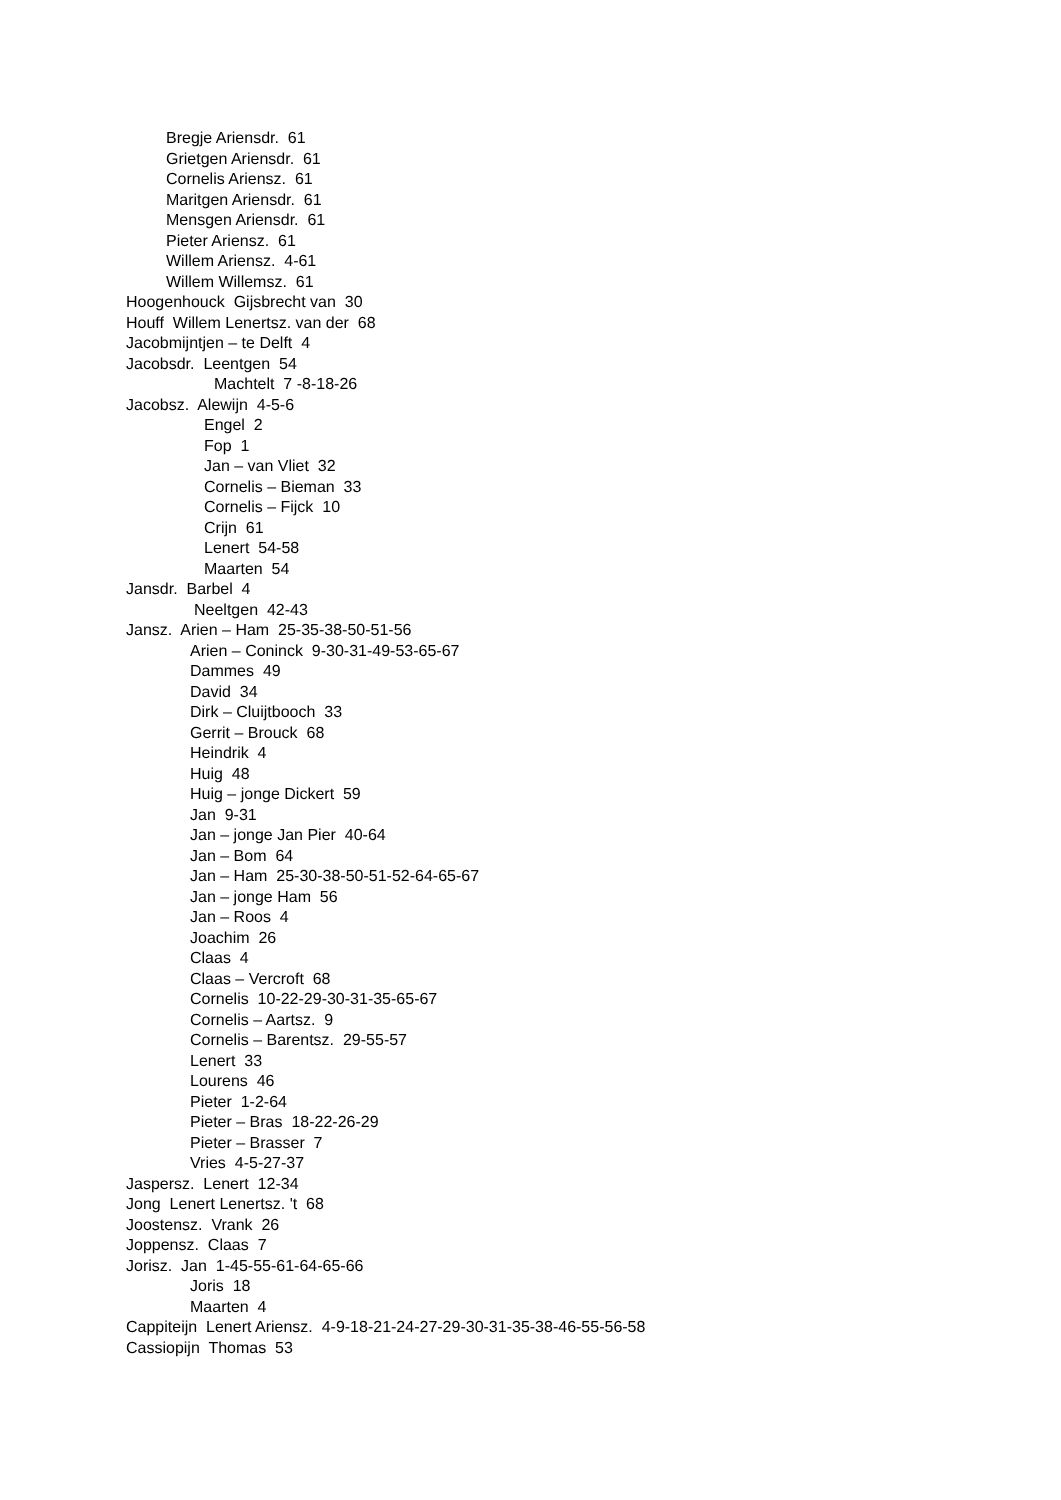Bregje Ariensdr. 61
Grietgen Ariensdr. 61
Cornelis Ariensz. 61
Maritgen Ariensdr. 61
Mensgen Ariensdr. 61
Pieter Ariensz. 61
Willem Ariensz. 4-61
Willem Willemsz. 61
Hoogenhouck Gijsbrecht van 30
Houff Willem Lenertsz. van der 68
Jacobmijntjen – te Delft 4
Jacobsdr. Leentgen 54
Machtelt 7 -8-18-26
Jacobsz. Alewijn 4-5-6
Engel 2
Fop 1
Jan – van Vliet 32
Cornelis – Bieman 33
Cornelis – Fijck 10
Crijn 61
Lenert 54-58
Maarten 54
Jansdr. Barbel 4
Neeltgen 42-43
Jansz. Arien – Ham 25-35-38-50-51-56
Arien – Coninck 9-30-31-49-53-65-67
Dammes 49
David 34
Dirk – Cluijtbooch 33
Gerrit – Brouck 68
Heindrik 4
Huig 48
Huig – jonge Dickert 59
Jan 9-31
Jan – jonge Jan Pier 40-64
Jan – Bom 64
Jan – Ham 25-30-38-50-51-52-64-65-67
Jan – jonge Ham 56
Jan – Roos 4
Joachim 26
Claas 4
Claas – Vercroft 68
Cornelis 10-22-29-30-31-35-65-67
Cornelis – Aartsz. 9
Cornelis – Barentsz. 29-55-57
Lenert 33
Lourens 46
Pieter 1-2-64
Pieter – Bras 18-22-26-29
Pieter – Brasser 7
Vries 4-5-27-37
Jaspersz. Lenert 12-34
Jong Lenert Lenertsz. 't 68
Joostensz. Vrank 26
Joppensz. Claas 7
Jorisz. Jan 1-45-55-61-64-65-66
Joris 18
Maarten 4
Cappiteijn Lenert Ariensz. 4-9-18-21-24-27-29-30-31-35-38-46-55-56-58
Cassiopijn Thomas 53